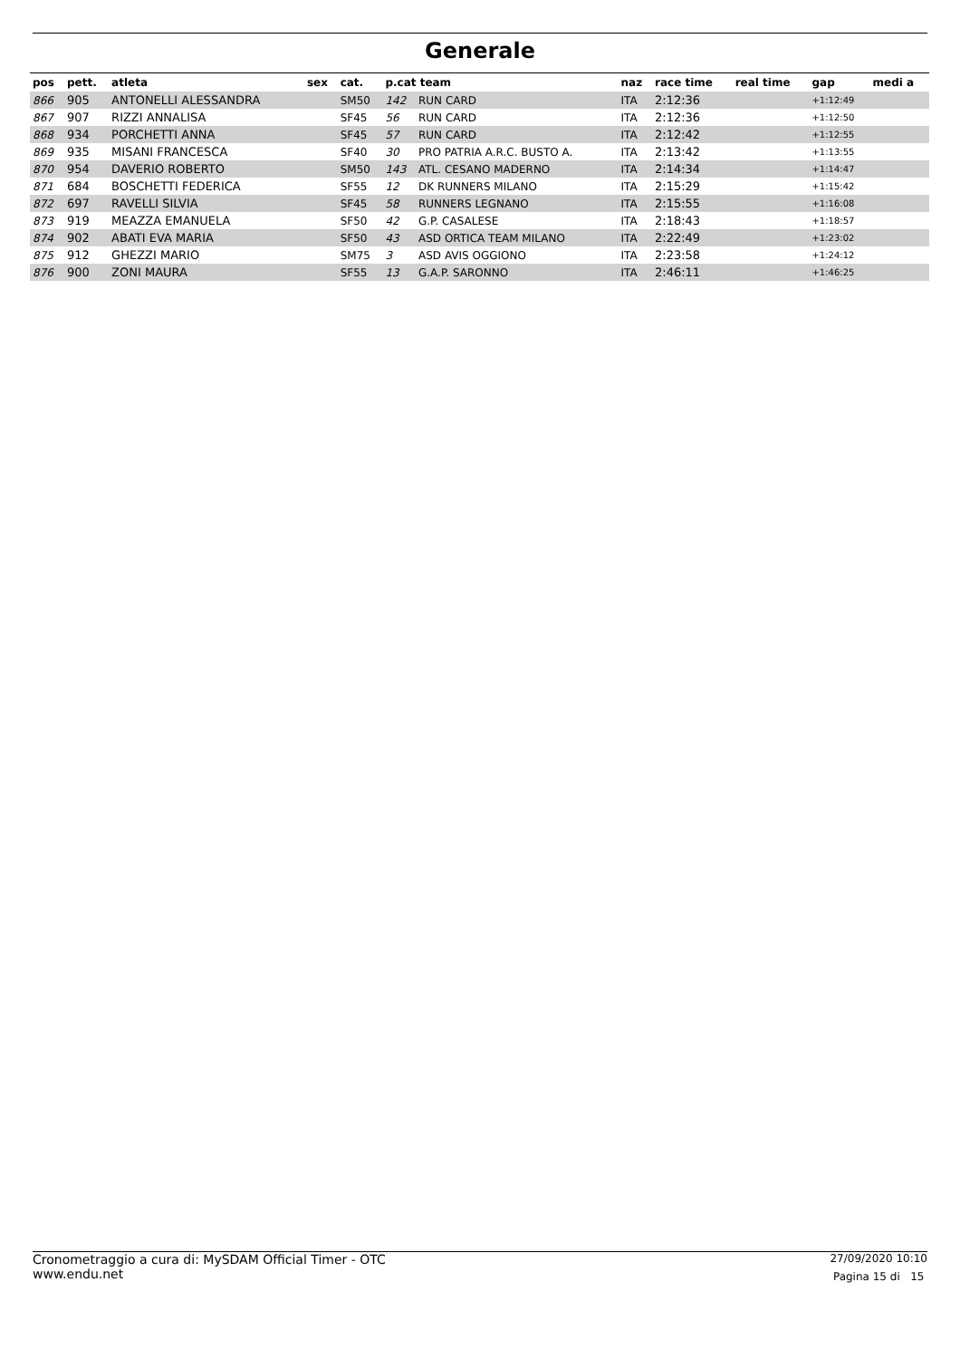Generale
| pos | pett. | atleta | sex | cat. | p.cat team | | naz | race time | real time | gap | medi a |
| --- | --- | --- | --- | --- | --- | --- | --- | --- | --- | --- | --- |
| 866 | 905 | ANTONELLI ALESSANDRA | | SM50 | 142 | RUN CARD | ITA | 2:12:36 | | +1:12:49 | |
| 867 | 907 | RIZZI ANNALISA | | SF45 | 56 | RUN CARD | ITA | 2:12:36 | | +1:12:50 | |
| 868 | 934 | PORCHETTI ANNA | | SF45 | 57 | RUN CARD | ITA | 2:12:42 | | +1:12:55 | |
| 869 | 935 | MISANI FRANCESCA | | SF40 | 30 | PRO PATRIA A.R.C. BUSTO A. | ITA | 2:13:42 | | +1:13:55 | |
| 870 | 954 | DAVERIO ROBERTO | | SM50 | 143 | ATL. CESANO MADERNO | ITA | 2:14:34 | | +1:14:47 | |
| 871 | 684 | BOSCHETTI FEDERICA | | SF55 | 12 | DK RUNNERS MILANO | ITA | 2:15:29 | | +1:15:42 | |
| 872 | 697 | RAVELLI SILVIA | | SF45 | 58 | RUNNERS LEGNANO | ITA | 2:15:55 | | +1:16:08 | |
| 873 | 919 | MEAZZA EMANUELA | | SF50 | 42 | G.P. CASALESE | ITA | 2:18:43 | | +1:18:57 | |
| 874 | 902 | ABATI EVA MARIA | | SF50 | 43 | ASD ORTICA TEAM MILANO | ITA | 2:22:49 | | +1:23:02 | |
| 875 | 912 | GHEZZI MARIO | | SM75 | 3 | ASD AVIS OGGIONO | ITA | 2:23:58 | | +1:24:12 | |
| 876 | 900 | ZONI MAURA | | SF55 | 13 | G.A.P. SARONNO | ITA | 2:46:11 | | +1:46:25 | |
Cronometraggio a cura di: MySDAM Official Timer - OTC
www.endu.net
27/09/2020 10:10
Pagina 15 di 15